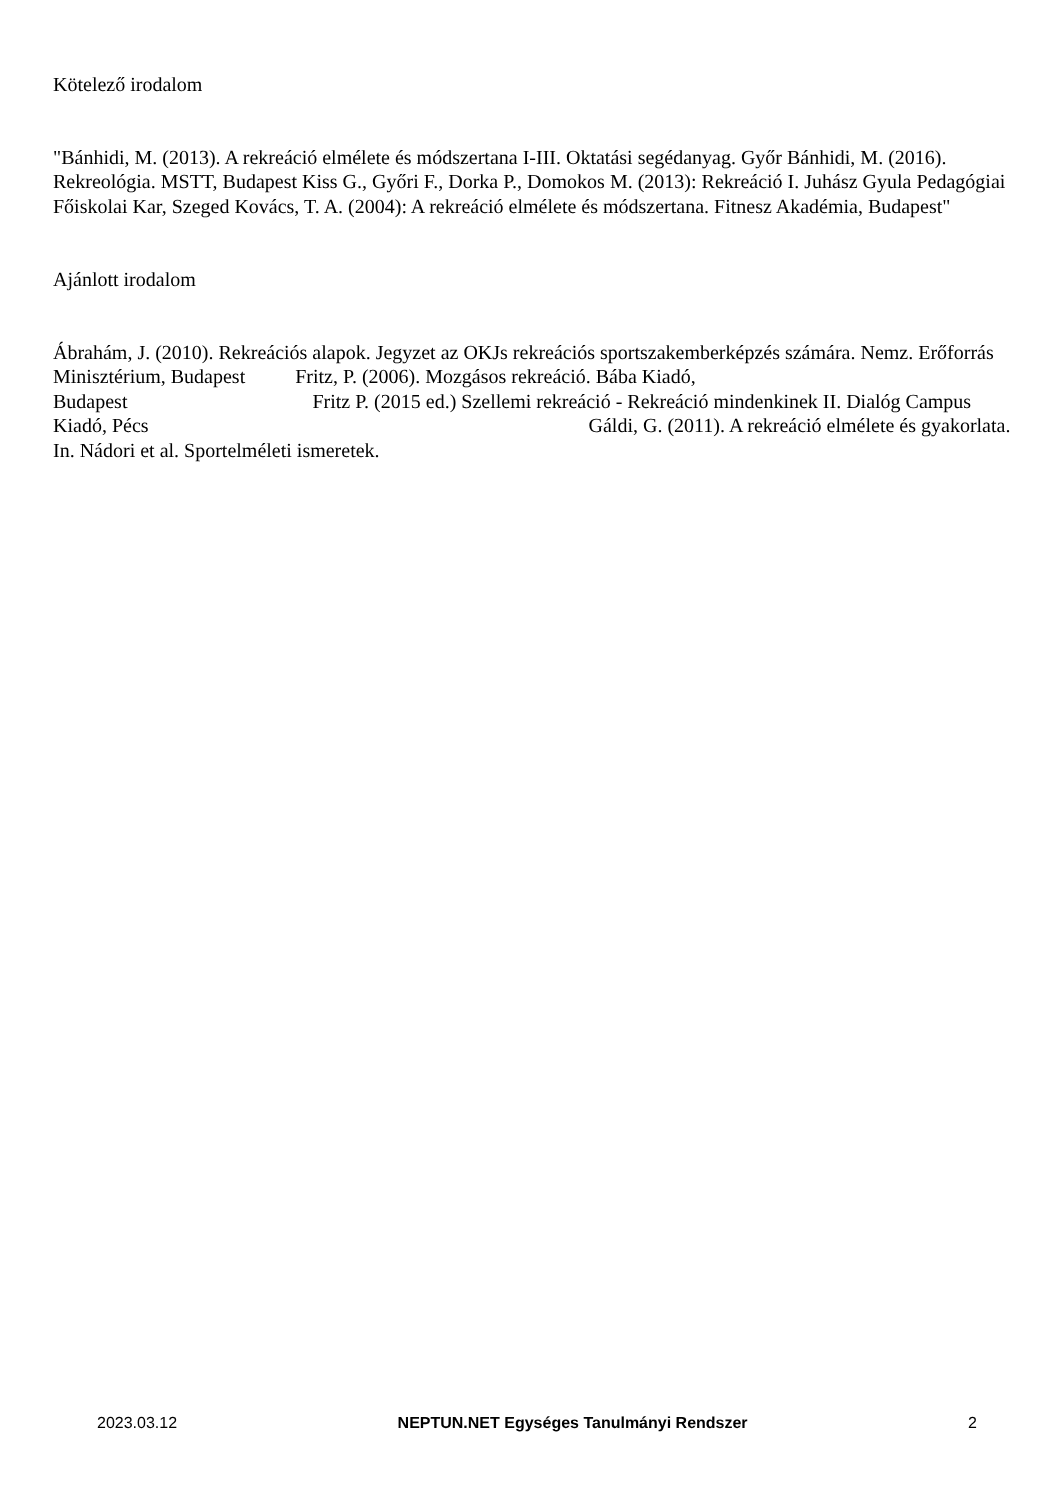Kötelező irodalom
"Bánhidi, M. (2013). A rekreáció elmélete és módszertana I-III. Oktatási segédanyag. Győr Bánhidi, M. (2016). Rekreológia. MSTT, Budapest Kiss G., Győri F., Dorka P., Domokos M. (2013): Rekreáció I. Juhász Gyula Pedagógiai Főiskolai Kar, Szeged Kovács, T. A. (2004): A rekreáció elmélete és módszertana. Fitnesz Akadémia, Budapest"
Ajánlott irodalom
Ábrahám, J. (2010). Rekreációs alapok. Jegyzet az OKJs rekreációs sportszakemberképzés számára. Nemz. Erőforrás Minisztérium, Budapest Fritz, P. (2006). Mozgásos rekreáció. Bába Kiadó,
Budapest Fritz P. (2015 ed.) Szellemi rekreáció - Rekreáció mindenkinek II. Dialóg Campus
Kiadó, Pécs Gáldi, G. (2011). A rekreáció elmélete és gyakorlata. In. Nádori et al. Sportelméleti ismeretek.
2023.03.12 NEPTUN.NET Egységes Tanulmányi Rendszer 2